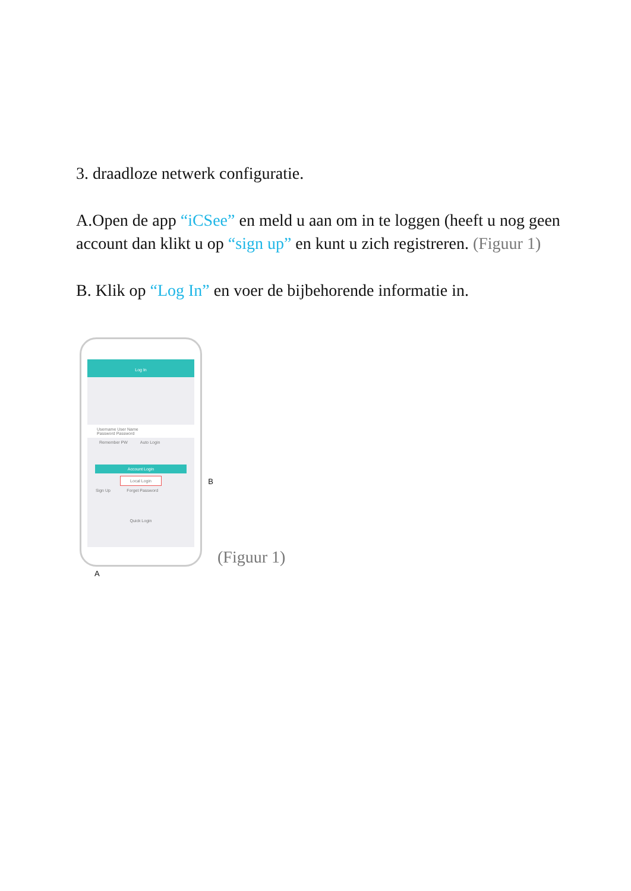3. draadloze netwerk configuratie.
A.Open de app “iCSee” en meld u aan om in te loggen (heeft u nog geen account dan klikt u op “sign up” en kunt u zich registreren. (Figuur 1)
B. Klik op “Log In” en voer de bijbehorende informatie in.
Log In
Username User Name
Password Password
Remember PW Auto Login
Account Login
Local Login
Sign Up Forget Password
Quick Login
B
A
(Figuur 1)